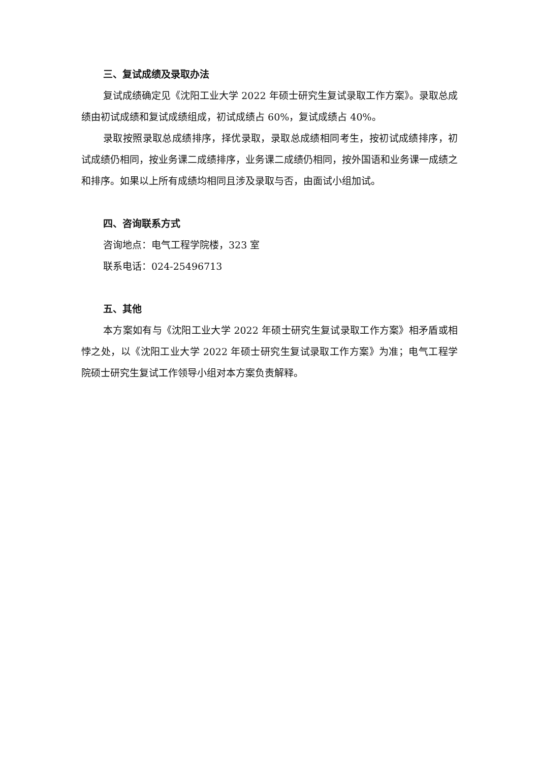三、复试成绩及录取办法
复试成绩确定见《沈阳工业大学 2022 年硕士研究生复试录取工作方案》。录取总成绩由初试成绩和复试成绩组成，初试成绩占 60%，复试成绩占 40%。
录取按照录取总成绩排序，择优录取，录取总成绩相同考生，按初试成绩排序，初试成绩仍相同，按业务课二成绩排序，业务课二成绩仍相同，按外国语和业务课一成绩之和排序。如果以上所有成绩均相同且涉及录取与否，由面试小组加试。
四、咨询联系方式
咨询地点：电气工程学院楼，323 室
联系电话：024-25496713
五、其他
本方案如有与《沈阳工业大学 2022 年硕士研究生复试录取工作方案》相矛盾或相悖之处，以《沈阳工业大学 2022 年硕士研究生复试录取工作方案》为准；电气工程学院硕士研究生复试工作领导小组对本方案负责解释。